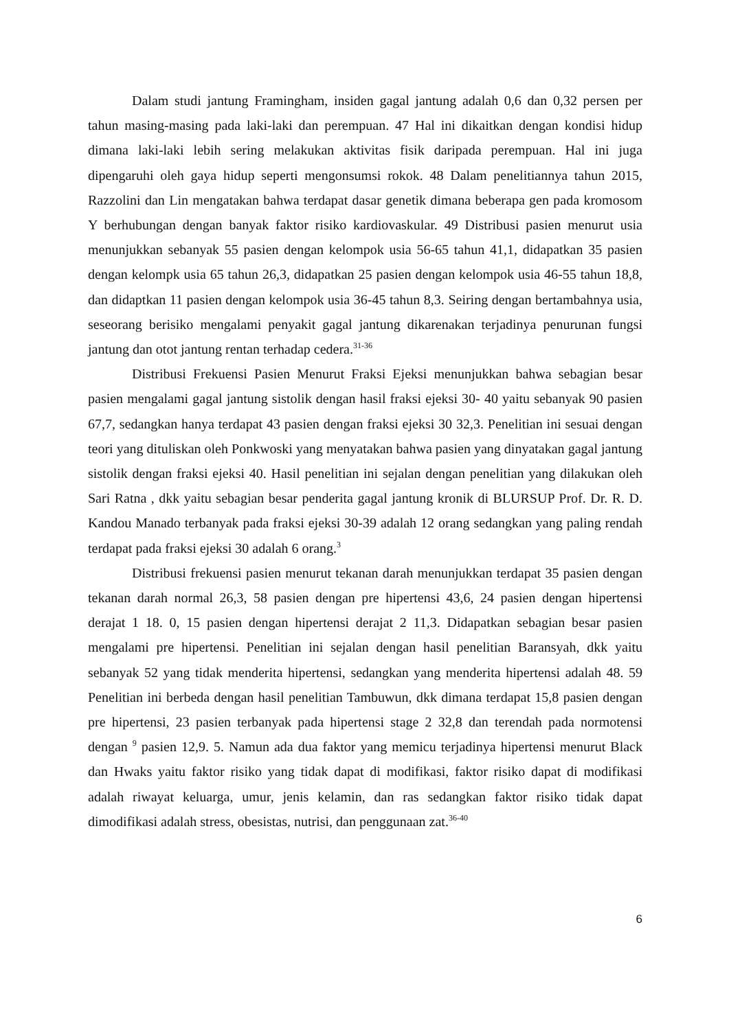Dalam studi jantung Framingham, insiden gagal jantung adalah 0,6 dan 0,32 persen per tahun masing-masing pada laki-laki dan perempuan. 47 Hal ini dikaitkan dengan kondisi hidup dimana laki-laki lebih sering melakukan aktivitas fisik daripada perempuan. Hal ini juga dipengaruhi oleh gaya hidup seperti mengonsumsi rokok. 48 Dalam penelitiannya tahun 2015, Razzolini dan Lin mengatakan bahwa terdapat dasar genetik dimana beberapa gen pada kromosom Y berhubungan dengan banyak faktor risiko kardiovaskular. 49 Distribusi pasien menurut usia menunjukkan sebanyak 55 pasien dengan kelompok usia 56-65 tahun 41,1, didapatkan 35 pasien dengan kelompk usia 65 tahun 26,3, didapatkan 25 pasien dengan kelompok usia 46-55 tahun 18,8, dan didaptkan 11 pasien dengan kelompok usia 36-45 tahun 8,3. Seiring dengan bertambahnya usia, seseorang berisiko mengalami penyakit gagal jantung dikarenakan terjadinya penurunan fungsi jantung dan otot jantung rentan terhadap cedera.<sup>31-36</sup>
Distribusi Frekuensi Pasien Menurut Fraksi Ejeksi menunjukkan bahwa sebagian besar pasien mengalami gagal jantung sistolik dengan hasil fraksi ejeksi 30- 40 yaitu sebanyak 90 pasien 67,7, sedangkan hanya terdapat 43 pasien dengan fraksi ejeksi 30 32,3. Penelitian ini sesuai dengan teori yang dituliskan oleh Ponkwoski yang menyatakan bahwa pasien yang dinyatakan gagal jantung sistolik dengan fraksi ejeksi 40. Hasil penelitian ini sejalan dengan penelitian yang dilakukan oleh Sari Ratna , dkk yaitu sebagian besar penderita gagal jantung kronik di BLURSUP Prof. Dr. R. D. Kandou Manado terbanyak pada fraksi ejeksi 30-39 adalah 12 orang sedangkan yang paling rendah terdapat pada fraksi ejeksi 30 adalah 6 orang.<sup>3</sup>
Distribusi frekuensi pasien menurut tekanan darah menunjukkan terdapat 35 pasien dengan tekanan darah normal 26,3, 58 pasien dengan pre hipertensi 43,6, 24 pasien dengan hipertensi derajat 1 18. 0, 15 pasien dengan hipertensi derajat 2 11,3. Didapatkan sebagian besar pasien mengalami pre hipertensi. Penelitian ini sejalan dengan hasil penelitian Baransyah, dkk yaitu sebanyak 52 yang tidak menderita hipertensi, sedangkan yang menderita hipertensi adalah 48. 59 Penelitian ini berbeda dengan hasil penelitian Tambuwun, dkk dimana terdapat 15,8 pasien dengan pre hipertensi, 23 pasien terbanyak pada hipertensi stage 2 32,8 dan terendah pada normotensi dengan <sup>9</sup> pasien 12,9. 5. Namun ada dua faktor yang memicu terjadinya hipertensi menurut Black dan Hwaks yaitu faktor risiko yang tidak dapat di modifikasi, faktor risiko dapat di modifikasi adalah riwayat keluarga, umur, jenis kelamin, dan ras sedangkan faktor risiko tidak dapat dimodifikasi adalah stress, obesistas, nutrisi, dan penggunaan zat.<sup>36-40</sup>
6